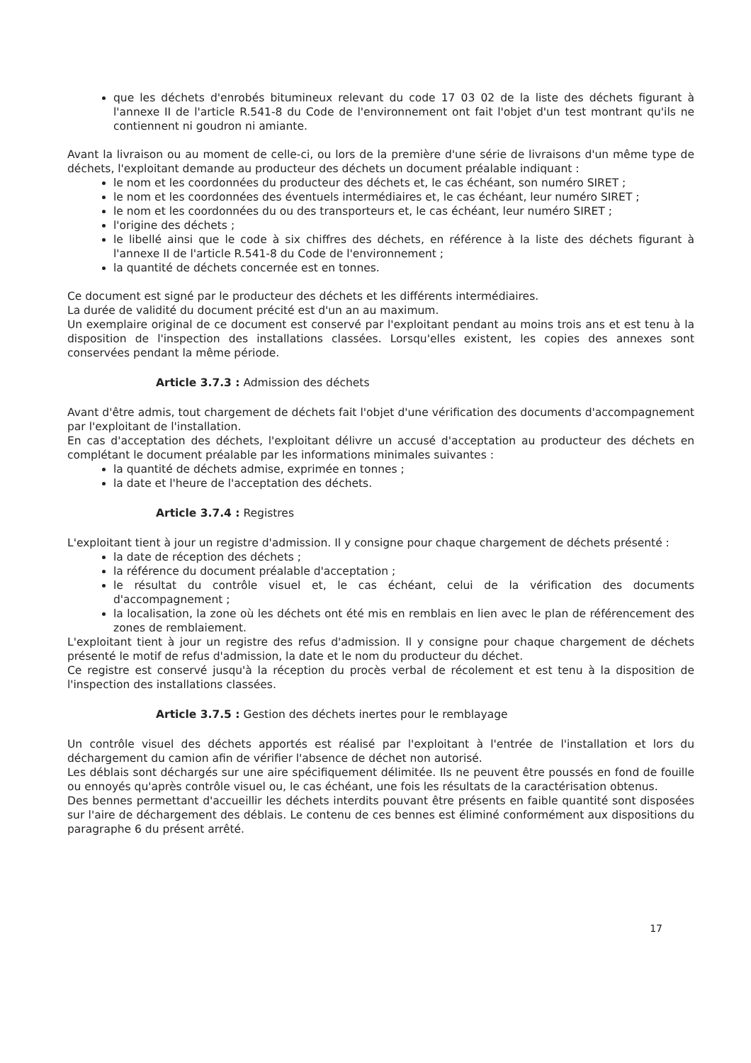que les déchets d'enrobés bitumineux relevant du code 17 03 02 de la liste des déchets figurant à l'annexe II de l'article R.541-8 du Code de l'environnement ont fait l'objet d'un test montrant qu'ils ne contiennent ni goudron ni amiante.
Avant la livraison ou au moment de celle-ci, ou lors de la première d'une série de livraisons d'un même type de déchets, l'exploitant demande au producteur des déchets un document préalable indiquant :
le nom et les coordonnées du producteur des déchets et, le cas échéant, son numéro SIRET ;
le nom et les coordonnées des éventuels intermédiaires et, le cas échéant, leur numéro SIRET ;
le nom et les coordonnées du ou des transporteurs et, le cas échéant, leur numéro SIRET ;
l'origine des déchets ;
le libellé ainsi que le code à six chiffres des déchets, en référence à la liste des déchets figurant à l'annexe II de l'article R.541-8 du Code de l'environnement ;
la quantité de déchets concernée est en tonnes.
Ce document est signé par le producteur des déchets et les différents intermédiaires.
La durée de validité du document précité est d'un an au maximum.
Un exemplaire original de ce document est conservé par l'exploitant pendant au moins trois ans et est tenu à la disposition de l'inspection des installations classées. Lorsqu'elles existent, les copies des annexes sont conservées pendant la même période.
Article 3.7.3 : Admission des déchets
Avant d'être admis, tout chargement de déchets fait l'objet d'une vérification des documents d'accompagnement par l'exploitant de l'installation.
En cas d'acceptation des déchets, l'exploitant délivre un accusé d'acceptation au producteur des déchets en complétant le document préalable par les informations minimales suivantes :
la quantité de déchets admise, exprimée en tonnes ;
la date et l'heure de l'acceptation des déchets.
Article 3.7.4 : Registres
L'exploitant tient à jour un registre d'admission. Il y consigne pour chaque chargement de déchets présenté :
la date de réception des déchets ;
la référence du document préalable d'acceptation ;
le résultat du contrôle visuel et, le cas échéant, celui de la vérification des documents d'accompagnement ;
la localisation, la zone où les déchets ont été mis en remblais en lien avec le plan de référencement des zones de remblaiement.
L'exploitant tient à jour un registre des refus d'admission. Il y consigne pour chaque chargement de déchets présenté le motif de refus d'admission, la date et le nom du producteur du déchet.
Ce registre est conservé jusqu'à la réception du procès verbal de récolement et est tenu à la disposition de l'inspection des installations classées.
Article 3.7.5 : Gestion des déchets inertes pour le remblayage
Un contrôle visuel des déchets apportés est réalisé par l'exploitant à l'entrée de l'installation et lors du déchargement du camion afin de vérifier l'absence de déchet non autorisé.
Les déblais sont déchargés sur une aire spécifiquement délimitée. Ils ne peuvent être poussés en fond de fouille ou ennoyés qu'après contrôle visuel ou, le cas échéant, une fois les résultats de la caractérisation obtenus.
Des bennes permettant d'accueillir les déchets interdits pouvant être présents en faible quantité sont disposées sur l'aire de déchargement des déblais. Le contenu de ces bennes est éliminé conformément aux dispositions du paragraphe 6 du présent arrêté.
17